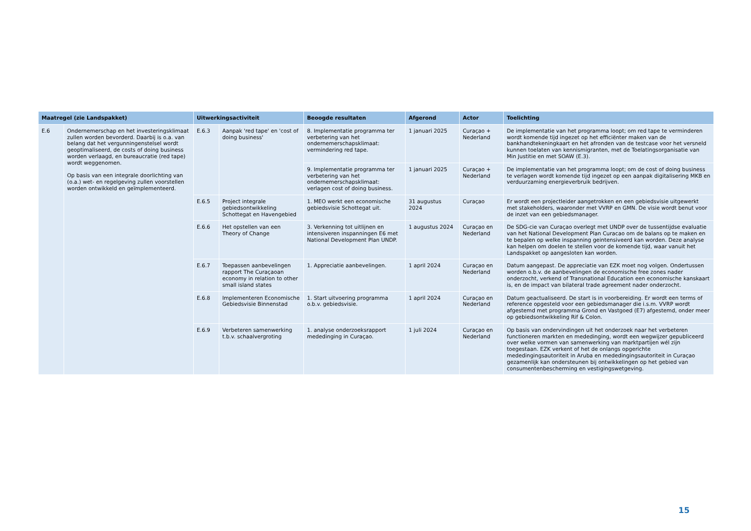| Maatregel (zie Landspakket) | | Uitwerkingsactiviteit | | Beoogde resultaten | Afgerond | Actor | Toelichting |
| --- | --- | --- | --- | --- | --- | --- | --- |
| E.6 | Ondernemerschap en het investeringsklimaat zullen worden bevorderd. Daarbij is o.a. van belang dat het vergunningenstelsel wordt geoptimaliseerd, de costs of doing business worden verlaagd, en bureaucratie (red tape) wordt weggenomen. Op basis van een integrale doorlichting van (o.a.) wet- en regelgeving zullen voorstellen worden ontwikkeld en geïmplementeerd. | E.6.3 | Aanpak 'red tape' en 'cost of doing business' | 8. Implementatie programma ter verbetering van het ondernemerschapsklimaat: vermindering red tape. | 1 januari 2025 | Curaçao + Nederland | De implementatie van het programma loopt; om red tape te verminderen wordt komende tijd ingezet op het efficiënter maken van de bankhandtekeningkaart en het afronden van de testcase voor het versneld kunnen toelaten van kennismigranten, met de Toelatingsorganisatie van Min Justitie en met SOAW (E.3). |
| | | | | 9. Implementatie programma ter verbetering van het ondernemerschapsklimaat: verlagen cost of doing business. | 1 januari 2025 | Curaçao + Nederland | De implementatie van het programma loopt; om de cost of doing business te verlagen wordt komende tijd ingezet op een aanpak digitalisering MKB en verduurzaming energieverbruik bedrijven. |
| | | E.6.5 | Project integrale gebiedsontwikkeling Schottegat en Havengebied | 1. MEO werkt een economische gebiedsvisie Schottegat uit. | 31 augustus 2024 | Curaçao | Er wordt een projectleider aangetrokken en een gebiedsvisie uitgewerkt met stakeholders, waaronder met VVRP en GMN. De visie wordt benut voor de inzet van een gebiedsmanager. |
| | | E.6.6 | Het opstellen van een Theory of Change | 3. Verkenning tot uitlijnen en intensiveren inspanningen E6 met National Development Plan UNDP. | 1 augustus 2024 | Curaçao en Nederland | De SDG-cie van Curaçao overlegt met UNDP over de tussentijdse evaluatie van het National Development Plan Curacao om de balans op te maken en te bepalen op welke inspanning geintensiveerd kan worden. Deze analyse kan helpen om doelen te stellen voor de komende tijd, waar vanuit het Landspakket op aangesloten kan worden. |
| | | E.6.7 | Toepassen aanbevelingen rapport The Curaçaoan economy in relation to other small island states | 1. Appreciatie aanbevelingen. | 1 april 2024 | Curaçao en Nederland | Datum aangepast. De appreciatie van EZK moet nog volgen. Ondertussen worden o.b.v. de aanbevelingen de economische free zones nader onderzocht, verkend of Transnational Education een economische kanskaart is, en de impact van bilateral trade agreement nader onderzocht. |
| | | E.6.8 | Implementeren Economische Gebiedsvisie Binnenstad | 1. Start uitvoering programma o.b.v. gebiedsvisie. | 1 april 2024 | Curaçao en Nederland | Datum geactualiseerd. De start is in voorbereiding. Er wordt een terms of reference opgesteld voor een gebiedsmanager die i.s.m. VVRP wordt afgestemd met programma Grond en Vastgoed (E7) afgestemd, onder meer op gebiedsontwikkeling Rif & Colon. |
| | | E.6.9 | Verbeteren samenwerking t.b.v. schaalvergroting | 1. analyse onderzoeksrapport mededinging in Curaçao. | 1 juli 2024 | Curaçao en Nederland | Op basis van ondervindingen uit het onderzoek naar het verbeteren functioneren markten en mededinging, wordt een wegwijzer gepubliceerd over welke vormen van samenwerking van marktpartijen wél zijn toegestaan. EZK verkent of het de onlangs opgerichte mededingingsautoriteit in Aruba en mededingingsautoriteit in Curaçao gezamenlijk kan ondersteunen bij ontwikkelingen op het gebied van consumentenbescherming en vestigingswetgeving. |
15